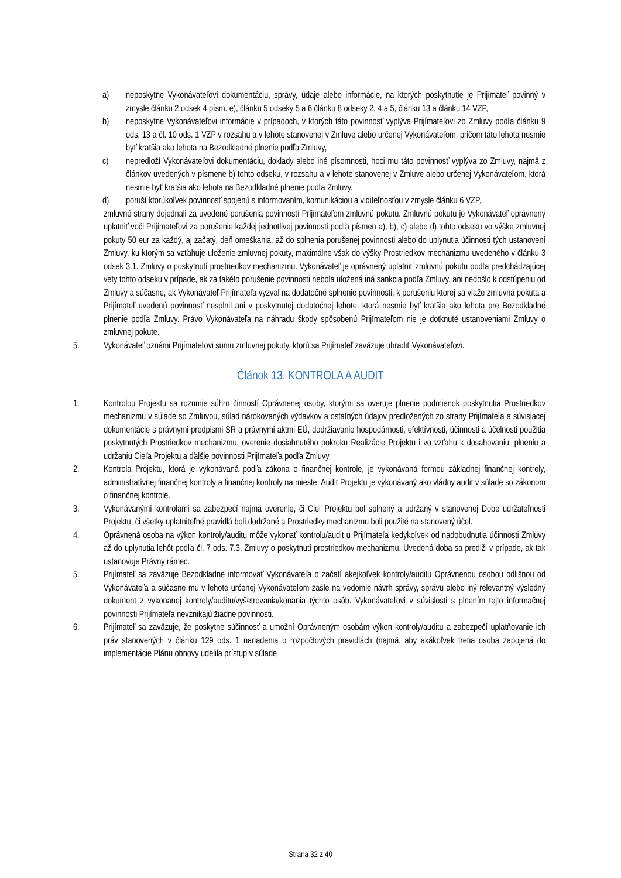a) neposkytne Vykonávateľovi dokumentáciu, správy, údaje alebo informácie, na ktorých poskytnutie je Prijímateľ povinný v zmysle článku 2 odsek 4 písm. e), článku 5 odseky 5 a 6 článku 8 odseky 2, 4 a 5, článku 13 a článku 14 VZP,
b) neposkytne Vykonávateľovi informácie v prípadoch, v ktorých táto povinnosť vyplýva Prijímateľovi zo Zmluvy podľa článku 9 ods. 13 a čl. 10 ods. 1 VZP v rozsahu a v lehote stanovenej v Zmluve alebo určenej Vykonávateľom, pričom táto lehota nesmie byť kratšia ako lehota na Bezodkladné plnenie podľa Zmluvy,
c) nepredloží Vykonávateľovi dokumentáciu, doklady alebo iné písomnosti, hoci mu táto povinnosť vyplýva zo Zmluvy, najmä z článkov uvedených v písmene b) tohto odseku, v rozsahu a v lehote stanovenej v Zmluve alebo určenej Vykonávateľom, ktorá nesmie byť kratšia ako lehota na Bezodkladné plnenie podľa Zmluvy,
d) poruší ktorúkoľvek povinnosť spojenú s informovaním, komunikáciou a viditeľnosťou v zmysle článku 6 VZP,
zmluvné strany dojednali za uvedené porušenia povinností Prijímateľom zmluvnú pokutu. Zmluvnú pokutu je Vykonávateľ oprávnený uplatniť voči Prijímateľovi za porušenie každej jednotlivej povinnosti podľa písmen a), b), c) alebo d) tohto odseku vo výške zmluvnej pokuty 50 eur za každý, aj začatý, deň omeškania, až do splnenia porušenej povinnosti alebo do uplynutia účinnosti tých ustanovení Zmluvy, ku ktorým sa vzťahuje uloženie zmluvnej pokuty, maximálne však do výšky Prostriedkov mechanizmu uvedeného v článku 3 odsek 3.1. Zmluvy o poskytnutí prostriedkov mechanizmu. Vykonávateľ je oprávnený uplatniť zmluvnú pokutu podľa predchádzajúcej vety tohto odseku v prípade, ak za takéto porušenie povinnosti nebola uložená iná sankcia podľa Zmluvy, ani nedošlo k odstúpeniu od Zmluvy a súčasne, ak Vykonávateľ Prijímateľa vyzval na dodatočné splnenie povinnosti, k porušeniu ktorej sa viaže zmluvná pokuta a Prijímateľ uvedenú povinnosť nesplnil ani v poskytnutej dodatočnej lehote, ktorá nesmie byť kratšia ako lehota pre Bezodkladné plnenie podľa Zmluvy. Právo Vykonávateľa na náhradu škody spôsobenú Prijímateľom nie je dotknuté ustanoveniami Zmluvy o zmluvnej pokute.
5. Vykonávateľ oznámi Prijímateľovi sumu zmluvnej pokuty, ktorú sa Prijímateľ zaväzuje uhradiť Vykonávateľovi.
Článok 13. KONTROLA A AUDIT
1. Kontrolou Projektu sa rozumie súhrn činností Oprávnenej osoby, ktorými sa overuje plnenie podmienok poskytnutia Prostriedkov mechanizmu v súlade so Zmluvou, súlad nárokovaných výdavkov a ostatných údajov predložených zo strany Prijímateľa a súvisiacej dokumentácie s právnymi predpismi SR a právnymi aktmi EÚ, dodržiavanie hospodárnosti, efektívnosti, účinnosti a účelnosti použitia poskytnutých Prostriedkov mechanizmu, overenie dosiahnutého pokroku Realizácie Projektu i vo vzťahu k dosahovaniu, plneniu a udržaniu Cieľa Projektu a ďalšie povinnosti Prijímateľa podľa Zmluvy.
2. Kontrola Projektu, ktorá je vykonávaná podľa zákona o finančnej kontrole, je vykonávaná formou základnej finančnej kontroly, administratívnej finančnej kontroly a finančnej kontroly na mieste. Audit Projektu je vykonávaný ako vládny audit v súlade so zákonom o finančnej kontrole.
3. Vykonávanými kontrolami sa zabezpečí najmä overenie, či Cieľ Projektu bol splnený a udržaný v stanovenej Dobe udržateľnosti Projektu, či všetky uplatniteľné pravidlá boli dodržané a Prostriedky mechanizmu boli použité na stanovený účel.
4. Oprávnená osoba na výkon kontroly/auditu môže vykonať kontrolu/audit u Prijímateľa kedykoľvek od nadobudnutia účinnosti Zmluvy až do uplynutia lehôt podľa čl. 7 ods. 7.3. Zmluvy o poskytnutí prostriedkov mechanizmu. Uvedená doba sa predĺži v prípade, ak tak ustanovuje Právny rámec.
5. Prijímateľ sa zaväzuje Bezodkladne informovať Vykonávateľa o začatí akejkoľvek kontroly/auditu Oprávnenou osobou odlišnou od Vykonávateľa a súčasne mu v lehote určenej Vykonávateľom zašle na vedomie návrh správy, správu alebo iný relevantný výsledný dokument z vykonanej kontroly/auditu/vyšetrovania/konania týchto osôb. Vykonávateľovi v súvislosti s plnením tejto informačnej povinnosti Prijímateľa nevznikajú žiadne povinnosti.
6. Prijímateľ sa zaväzuje, že poskytne súčinnosť a umožní Oprávneným osobám výkon kontroly/auditu a zabezpečí uplatňovanie ich práv stanovených v článku 129 ods. 1 nariadenia o rozpočtových pravidlách (najmä, aby akákoľvek tretia osoba zapojená do implementácie Plánu obnovy udelila prístup v súlade
Strana 32 z 40